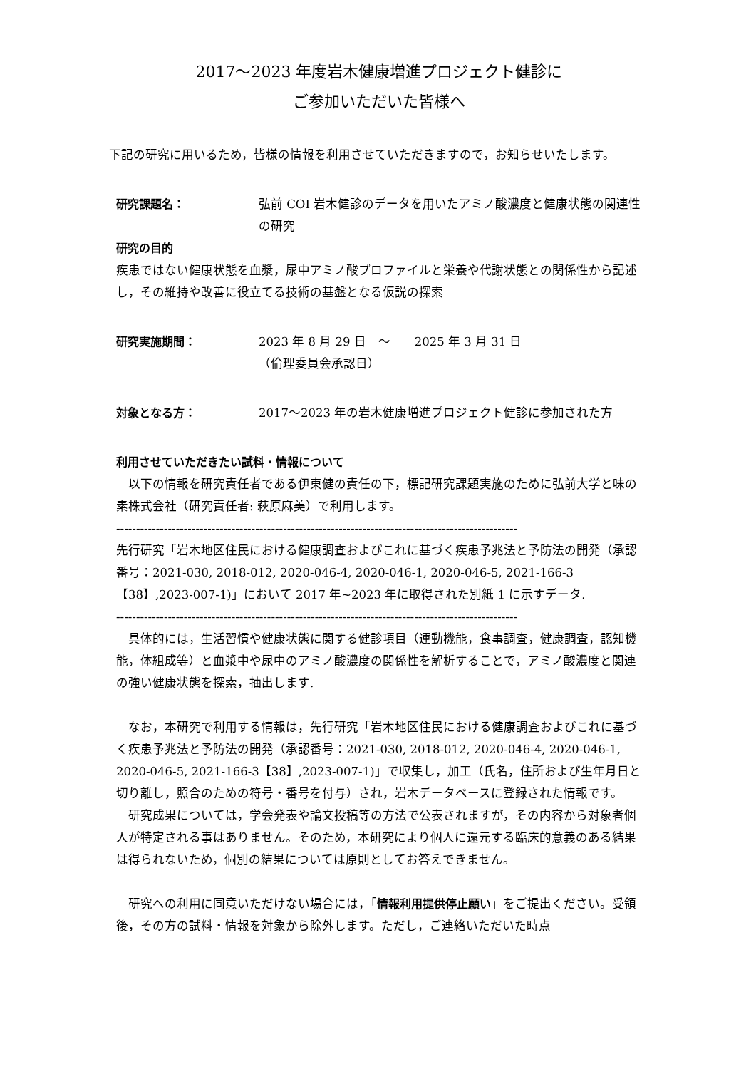2017～2023 年度岩木健康増進プロジェクト健診に
ご参加いただいた皆様へ
下記の研究に用いるため，皆様の情報を利用させていただきますので，お知らせいたします。
研究課題名： 弘前 COI 岩木健診のデータを用いたアミノ酸濃度と健康状態の関連性の研究
研究の目的
疾患ではない健康状態を血漿，尿中アミノ酸プロファイルと栄養や代謝状態との関係性から記述し，その維持や改善に役立てる技術の基盤となる仮説の探索
研究実施期間： 2023 年 8 月 29 日　～　　2025 年 3 月 31 日
（倫理委員会承認日）
対象となる方： 2017～2023 年の岩木健康増進プロジェクト健診に参加された方
利用させていただきたい試料・情報について
　以下の情報を研究責任者である伊東健の責任の下，標記研究課題実施のために弘前大学と味の素株式会社（研究責任者: 萩原麻美）で利用します。
-----------------------------------------------------------------------------------------------------
先行研究「岩木地区住民における健康調査およびこれに基づく疾患予兆法と予防法の開発（承認番号：2021-030, 2018-012, 2020-046-4, 2020-046-1, 2020-046-5, 2021-166-3【38】,2023-007-1)」において 2017 年~2023 年に取得された別紙 1 に示すデータ.
-----------------------------------------------------------------------------------------------------
　具体的には，生活習慣や健康状態に関する健診項目（運動機能，食事調査，健康調査，認知機能，体組成等）と血漿中や尿中のアミノ酸濃度の関係性を解析することで，アミノ酸濃度と関連の強い健康状態を探索，抽出します.
　なお，本研究で利用する情報は，先行研究「岩木地区住民における健康調査およびこれに基づく疾患予兆法と予防法の開発（承認番号：2021-030, 2018-012, 2020-046-4, 2020-046-1, 2020-046-5, 2021-166-3【38】,2023-007-1)」で収集し，加工（氏名，住所および生年月日と切り離し，照合のための符号・番号を付与）され，岩木データベースに登録された情報です。
　研究成果については，学会発表や論文投稿等の方法で公表されますが，その内容から対象者個人が特定される事はありません。そのため，本研究により個人に還元する臨床的意義のある結果は得られないため，個別の結果については原則としてお答えできません。
　研究への利用に同意いただけない場合には，「情報利用提供停止願い」をご提出ください。受領後，その方の試料・情報を対象から除外します。ただし，ご連絡いただいた時点